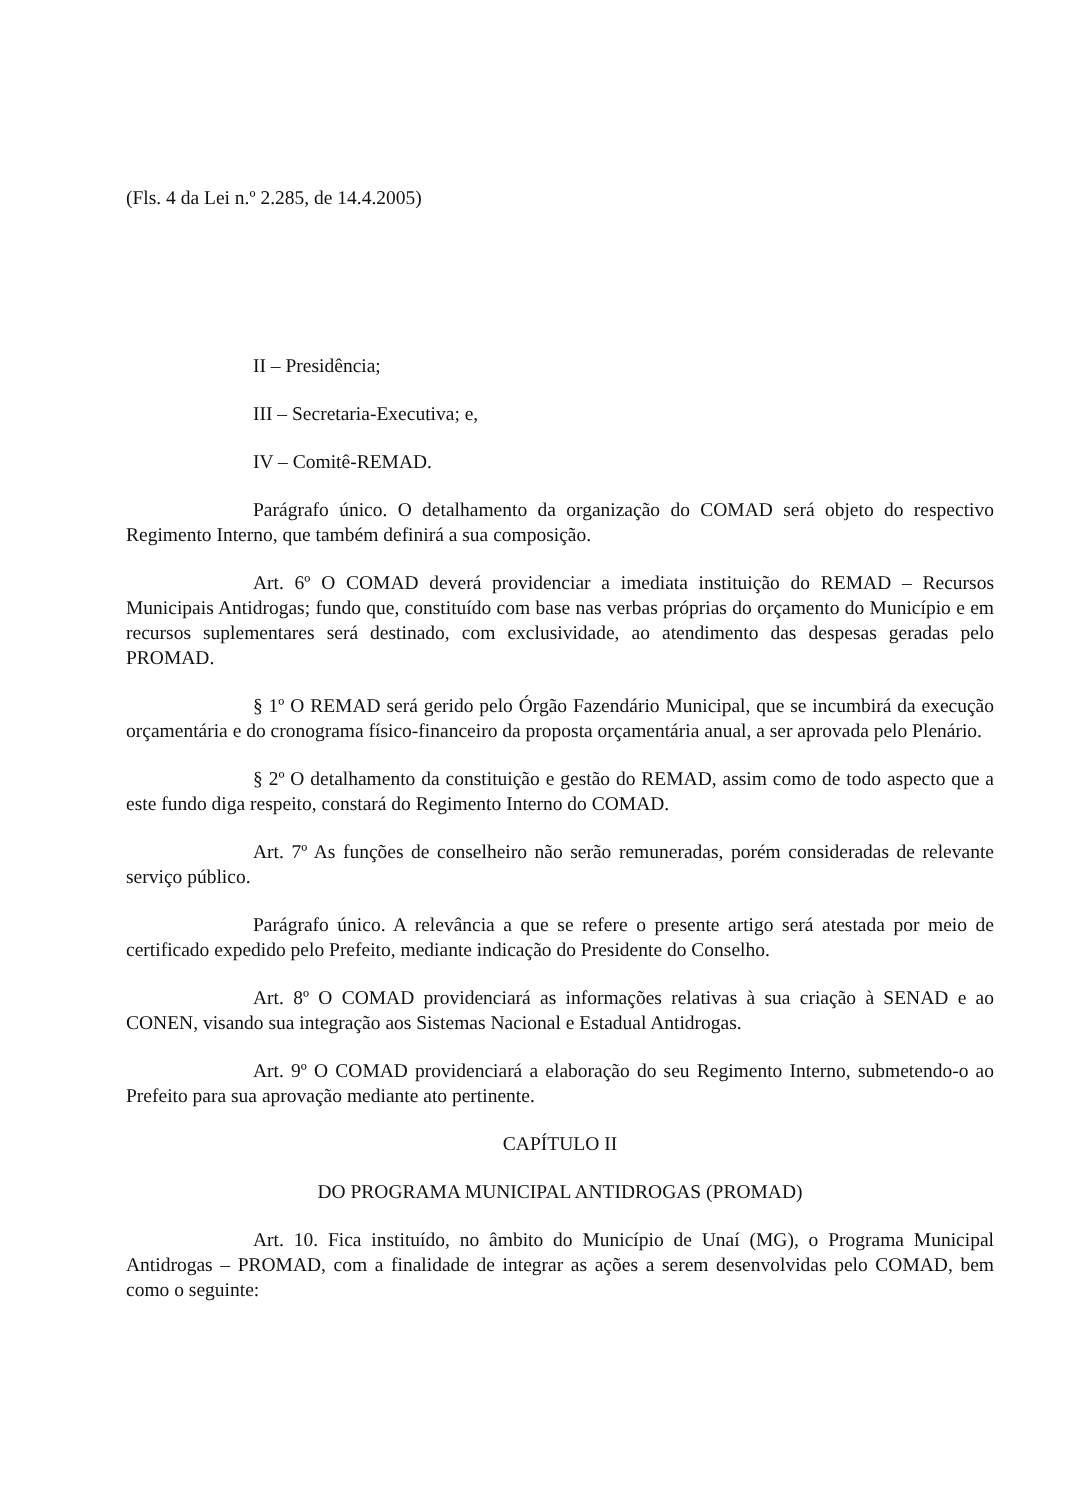(Fls. 4 da Lei n.º 2.285, de 14.4.2005)
II – Presidência;
III – Secretaria-Executiva; e,
IV – Comitê-REMAD.
Parágrafo único. O detalhamento da organização do COMAD será objeto do respectivo Regimento Interno, que também definirá a sua composição.
Art. 6º O COMAD deverá providenciar a imediata instituição do REMAD – Recursos Municipais Antidrogas; fundo que, constituído com base nas verbas próprias do orçamento do Município e em recursos suplementares será destinado, com exclusividade, ao atendimento das despesas geradas pelo PROMAD.
§ 1º O REMAD será gerido pelo Órgão Fazendário Municipal, que se incumbirá da execução orçamentária e do cronograma físico-financeiro da proposta orçamentária anual, a ser aprovada pelo Plenário.
§ 2º O detalhamento da constituição e gestão do REMAD, assim como de todo aspecto que a este fundo diga respeito, constará do Regimento Interno do COMAD.
Art. 7º As funções de conselheiro não serão remuneradas, porém consideradas de relevante serviço público.
Parágrafo único. A relevância a que se refere o presente artigo será atestada por meio de certificado expedido pelo Prefeito, mediante indicação do Presidente do Conselho.
Art. 8º O COMAD providenciará as informações relativas à sua criação à SENAD e ao CONEN, visando sua integração aos Sistemas Nacional e Estadual Antidrogas.
Art. 9º O COMAD providenciará a elaboração do seu Regimento Interno, submetendo-o ao Prefeito para sua aprovação mediante ato pertinente.
CAPÍTULO II
DO PROGRAMA MUNICIPAL ANTIDROGAS (PROMAD)
Art. 10. Fica instituído, no âmbito do Município de Unaí (MG), o Programa Municipal Antidrogas – PROMAD, com a finalidade de integrar as ações a serem desenvolvidas pelo COMAD, bem como o seguinte: